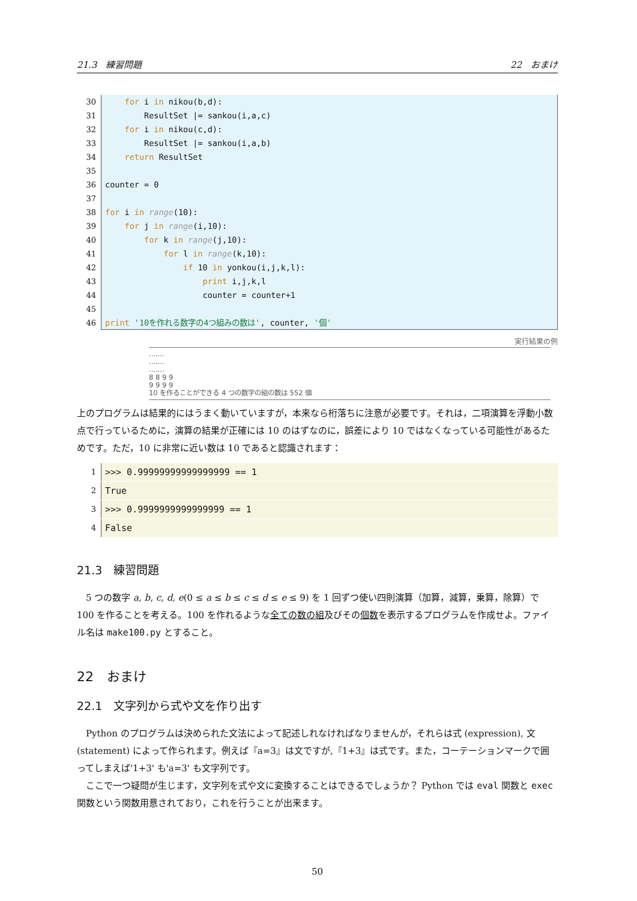21.3　練習問題 22　おまけ
30 for i in nikou(b,d):
31 ResultSet |= sankou(i,a,c)
32 for i in nikou(c,d):
33 ResultSet |= sankou(i,a,b)
34 return ResultSet
35
36 counter = 0
37
38 for i in range(10):
39 for j in range(i,10):
40 for k in range(j,10):
41 for l in range(k,10):
42 if 10 in yonkou(i,j,k,l):
43 print i,j,k,l
44 counter = counter+1
45
46 print '10を作れる数字の4つ組みの数は', counter, '個'
実行結果の例
.......
.......
.......
8 8 9 9
9 9 9 9
10 を作ることができる 4 つの数字の組の数は 552 個
上のプログラムは結果的にはうまく動いていますが，本来なら桁落ちに注意が必要です。それは，二項演算を浮動小数点で行っているために，演算の結果が正確には 10 のはずなのに，誤差により 10 ではなくなっている可能性があるためです。ただ，10 に非常に近い数は 10 であると認識されます：
1 >>> 0.99999999999999999 == 1
2 True
3 >>> 0.9999999999999999 == 1
4 False
21.3　練習問題
　5 つの数字 a, b, c, d, e(0 ≤ a ≤ b ≤ c ≤ d ≤ e ≤ 9) を 1 回ずつ使い四則演算（加算，減算，乗算，除算）で 100 を作ることを考える。100 を作れるような全ての数の組及びその個数を表示するプログラムを作成せよ。ファイル名は make100.py とすること。
22　おまけ
22.1　文字列から式や文を作り出す
　Python のプログラムは決められた文法によって記述しれなければなりませんが，それらは式 (expression), 文 (statement) によって作られます。例えば『a=3』は文ですが,『1+3』は式です。また，コーテーションマークで囲ってしまえば'1+3' も'a=3' も文字列です。
　ここで一つ疑問が生じます，文字列を式や文に変換することはできるでしょうか？ Python では eval 関数と exec 関数という関数用意されており，これを行うことが出来ます。
50